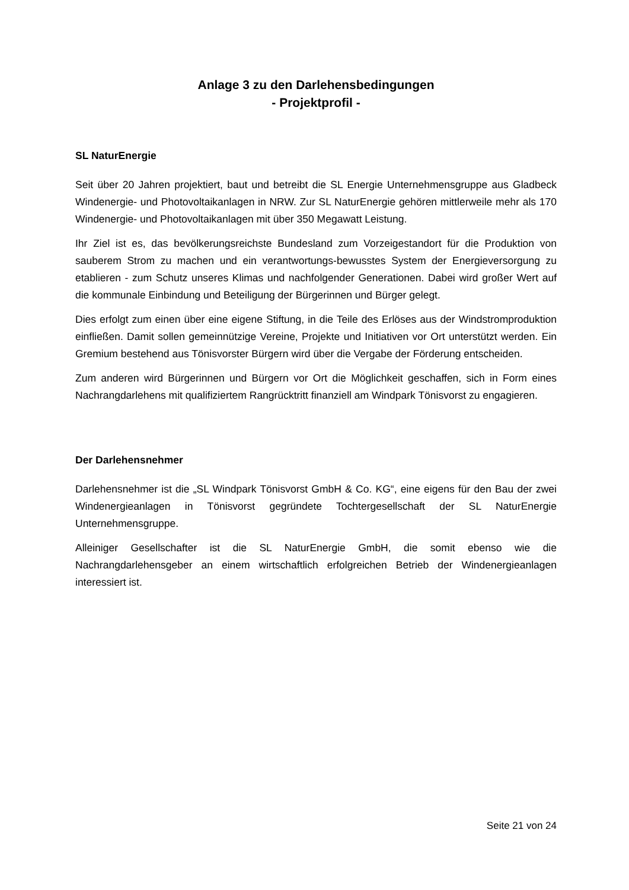Anlage 3 zu den Darlehensbedingungen
- Projektprofil -
SL NaturEnergie
Seit über 20 Jahren projektiert, baut und betreibt die SL Energie Unternehmensgruppe aus Gladbeck Windenergie- und Photovoltaikanlagen in NRW. Zur SL NaturEnergie gehören mittlerweile mehr als 170 Windenergie- und Photovoltaikanlagen mit über 350 Megawatt Leistung.
Ihr Ziel ist es, das bevölkerungsreichste Bundesland zum Vorzeigestandort für die Produktion von sauberem Strom zu machen und ein verantwortungs-bewusstes System der Energieversorgung zu etablieren - zum Schutz unseres Klimas und nachfolgender Generationen. Dabei wird großer Wert auf die kommunale Einbindung und Beteiligung der Bürgerinnen und Bürger gelegt.
Dies erfolgt zum einen über eine eigene Stiftung, in die Teile des Erlöses aus der Windstromproduktion einfließen. Damit sollen gemeinnützige Vereine, Projekte und Initiativen vor Ort unterstützt werden. Ein Gremium bestehend aus Tönisvorster Bürgern wird über die Vergabe der Förderung entscheiden.
Zum anderen wird Bürgerinnen und Bürgern vor Ort die Möglichkeit geschaffen, sich in Form eines Nachrangdarlehens mit qualifiziertem Rangrücktritt finanziell am Windpark Tönisvorst zu engagieren.
Der Darlehensnehmer
Darlehensnehmer ist die „SL Windpark Tönisvorst GmbH & Co. KG“, eine eigens für den Bau der zwei Windenergieanlagen in Tönisvorst gegründete Tochtergesellschaft der SL NaturEnergie Unternehmensgruppe.
Alleiniger Gesellschafter ist die SL NaturEnergie GmbH, die somit ebenso wie die Nachrangdarlehensgeber an einem wirtschaftlich erfolgreichen Betrieb der Windenergieanlagen interessiert ist.
Seite 21 von 24